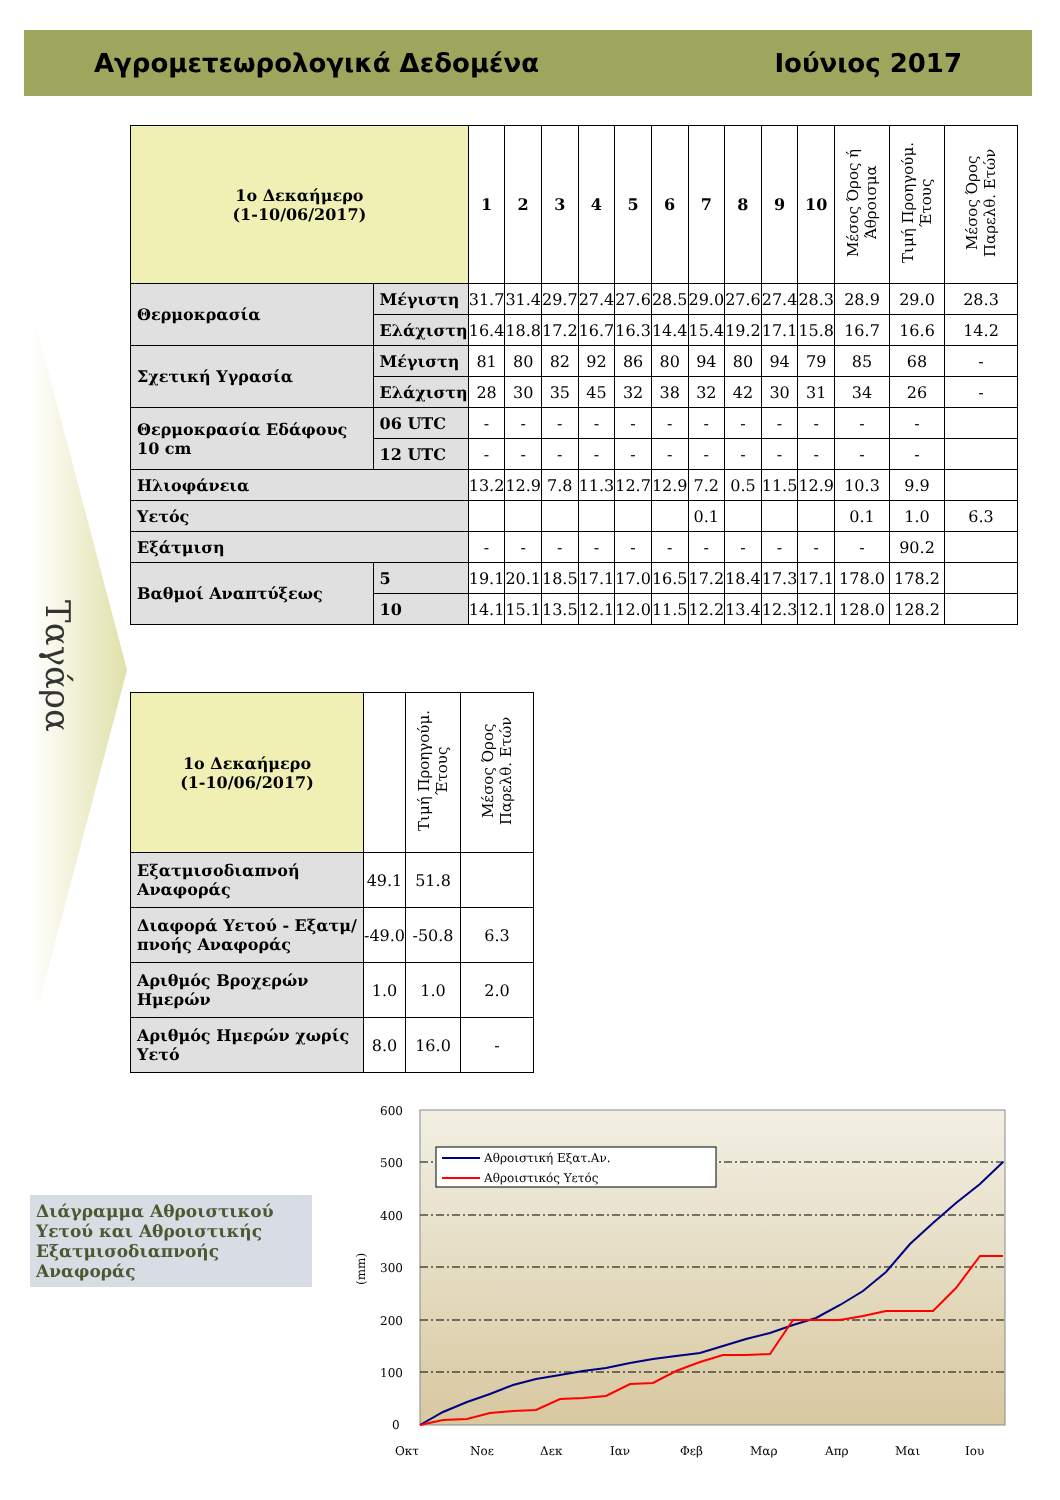Αγρομετεωρολογικά Δεδομένα Ιούνιος 2017
Ταγάρα
| 1ο Δεκαήμερο (1-10/06/2017) | | 1 | 2 | 3 | 4 | 5 | 6 | 7 | 8 | 9 | 10 | Μέσος Όρος ή Άθροισμα | Τιμή Προηγούμ. Έτους | Μέσος Όρος Παρελθ. Ετών |
| --- | --- | --- | --- | --- | --- | --- | --- | --- | --- | --- | --- | --- | --- | --- |
| Θερμοκρασία | Μέγιστη | 31.7 | 31.4 | 29.7 | 27.4 | 27.6 | 28.5 | 29.0 | 27.6 | 27.4 | 28.3 | 28.9 | 29.0 | 28.3 |
| | Ελάχιστη | 16.4 | 18.8 | 17.2 | 16.7 | 16.3 | 14.4 | 15.4 | 19.2 | 17.1 | 15.8 | 16.7 | 16.6 | 14.2 |
| Σχετική Υγρασία | Μέγιστη | 81 | 80 | 82 | 92 | 86 | 80 | 94 | 80 | 94 | 79 | 85 | 68 | - |
| | Ελάχιστη | 28 | 30 | 35 | 45 | 32 | 38 | 32 | 42 | 30 | 31 | 34 | 26 | - |
| Θερμοκρασία Εδάφους 10 cm | 06 UTC | - | - | - | - | - | - | - | - | - | - | - | - | |
| | 12 UTC | - | - | - | - | - | - | - | - | - | - | - | - | |
| Ηλιοφάνεια | | 13.2 | 12.9 | 7.8 | 11.3 | 12.7 | 12.9 | 7.2 | 0.5 | 11.5 | 12.9 | 10.3 | 9.9 | |
| Υετός | | | | | | | | 0.1 | | | | 0.1 | 1.0 | 6.3 |
| Εξάτμιση | | - | - | - | - | - | - | - | - | - | - | - | 90.2 | |
| Βαθμοί Αναπτύξεως | 5 | 19.1 | 20.1 | 18.5 | 17.1 | 17.0 | 16.5 | 17.2 | 18.4 | 17.3 | 17.1 | 178.0 | 178.2 | |
| | 10 | 14.1 | 15.1 | 13.5 | 12.1 | 12.0 | 11.5 | 12.2 | 13.4 | 12.3 | 12.1 | 128.0 | 128.2 | |
| 1ο Δεκαήμερο (1-10/06/2017) | | Τιμή Προηγούμ. Έτους | Μέσος Όρος Παρελθ. Ετών |
| --- | --- | --- | --- |
| Εξατμισοδιαπνοή Αναφοράς | 49.1 | 51.8 | |
| Διαφορά Υετού - Εξατμ/πνοής Αναφοράς | -49.0 | -50.8 | 6.3 |
| Αριθμός Βροχερών Ημερών | 1.0 | 1.0 | 2.0 |
| Αριθμός Ημερών χωρίς Υετό | 8.0 | 16.0 | - |
Διάγραμμα Αθροιστικού Υετού και Αθροιστικής Εξατμισοδιαπνοής Αναφοράς
600
500
400
300
200
100
0
(mm)
Αθροιστική Εξατ.Αν.
Αθροιστικός Υετός
Οκτ
Νοε
Δεκ
Ιαν
Φεβ
Μαρ
Απρ
Μαι
Ιου